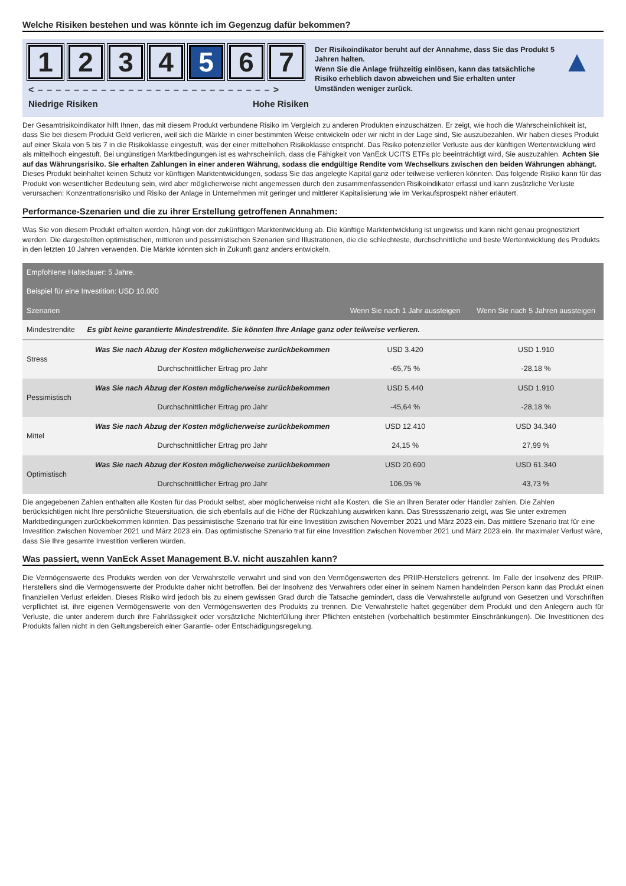Welche Risiken bestehen und was könnte ich im Gegenzug dafür bekommen?
1 2 3 4 5 6 7
< – – – – – – – – – – – – – – – – – – – – – – – – – – >
Niedrige Risiken Hohe Risiken
Der Risikoindikator beruht auf der Annahme, dass Sie das Produkt 5 Jahren halten.
Wenn Sie die Anlage frühzeitig einlösen, kann das tatsächliche Risiko erheblich davon abweichen und Sie erhalten unter Umständen weniger zurück.
▲
Der Gesamtrisikoindikator hilft Ihnen, das mit diesem Produkt verbundene Risiko im Vergleich zu anderen Produkten einzuschätzen. Er zeigt, wie hoch die Wahrscheinlichkeit ist, dass Sie bei diesem Produkt Geld verlieren, weil sich die Märkte in einer bestimmten Weise entwickeln oder wir nicht in der Lage sind, Sie auszubezahlen. Wir haben dieses Produkt auf einer Skala von 5 bis 7 in die Risikoklasse eingestuft, was der einer mittelhohen Risikoklasse entspricht. Das Risiko potenzieller Verluste aus der künftigen Wertentwicklung wird als mittelhoch eingestuft. Bei ungünstigen Marktbedingungen ist es wahrscheinlich, dass die Fähigkeit von VanEck UCITS ETFs plc beeinträchtigt wird, Sie auszuzahlen. Achten Sie auf das Währungsrisiko. Sie erhalten Zahlungen in einer anderen Währung, sodass die endgültige Rendite vom Wechselkurs zwischen den beiden Währungen abhängt. Dieses Produkt beinhaltet keinen Schutz vor künftigen Marktentwicklungen, sodass Sie das angelegte Kapital ganz oder teilweise verlieren könnten. Das folgende Risiko kann für das Produkt von wesentlicher Bedeutung sein, wird aber möglicherweise nicht angemessen durch den zusammenfassenden Risikoindikator erfasst und kann zusätzliche Verluste verursachen: Konzentrationsrisiko und Risiko der Anlage in Unternehmen mit geringer und mittlerer Kapitalisierung wie im Verkaufsprospekt näher erläutert.
Performance-Szenarien und die zu ihrer Erstellung getroffenen Annahmen:
Was Sie von diesem Produkt erhalten werden, hängt von der zukünftigen Marktentwicklung ab. Die künftige Marktentwicklung ist ungewiss und kann nicht genau prognostiziert werden. Die dargestellten optimistischen, mittleren und pessimistischen Szenarien sind Illustrationen, die die schlechteste, durchschnittliche und beste Wertentwicklung des Produkts in den letzten 10 Jahren verwenden. Die Märkte könnten sich in Zukunft ganz anders entwickeln.
| Empfohlene Haltedauer: 5 Jahre. | | | |
| --- | --- | --- | --- |
| Beispiel für eine Investition: USD 10.000 | | | |
| Szenarien | | Wenn Sie nach 1 Jahr aussteigen | Wenn Sie nach 5 Jahren aussteigen |
| Mindestrendite | Es gibt keine garantierte Mindestrendite. Sie könnten Ihre Anlage ganz oder teilweise verlieren. | | |
| Stress | Was Sie nach Abzug der Kosten möglicherweise zurückbekommen | USD 3.420 | USD 1.910 |
| | Durchschnittlicher Ertrag pro Jahr | -65,75 % | -28,18 % |
| Pessimistisch | Was Sie nach Abzug der Kosten möglicherweise zurückbekommen | USD 5.440 | USD 1.910 |
| | Durchschnittlicher Ertrag pro Jahr | -45,64 % | -28,18 % |
| Mittel | Was Sie nach Abzug der Kosten möglicherweise zurückbekommen | USD 12.410 | USD 34.340 |
| | Durchschnittlicher Ertrag pro Jahr | 24,15 % | 27,99 % |
| Optimistisch | Was Sie nach Abzug der Kosten möglicherweise zurückbekommen | USD 20.690 | USD 61.340 |
| | Durchschnittlicher Ertrag pro Jahr | 106,95 % | 43,73 % |
Die angegebenen Zahlen enthalten alle Kosten für das Produkt selbst, aber möglicherweise nicht alle Kosten, die Sie an Ihren Berater oder Händler zahlen. Die Zahlen berücksichtigen nicht Ihre persönliche Steuersituation, die sich ebenfalls auf die Höhe der Rückzahlung auswirken kann. Das Stressszenario zeigt, was Sie unter extremen Marktbedingungen zurückbekommen könnten. Das pessimistische Szenario trat für eine Investition zwischen November 2021 und März 2023 ein. Das mittlere Szenario trat für eine Investition zwischen November 2021 und März 2023 ein. Das optimistische Szenario trat für eine Investition zwischen November 2021 und März 2023 ein. Ihr maximaler Verlust wäre, dass Sie Ihre gesamte Investition verlieren würden.
Was passiert, wenn VanEck Asset Management B.V. nicht auszahlen kann?
Die Vermögenswerte des Produkts werden von der Verwahrstelle verwahrt und sind von den Vermögenswerten des PRIIP-Herstellers getrennt. Im Falle der Insolvenz des PRIIP-Herstellers sind die Vermögenswerte der Produkte daher nicht betroffen. Bei der Insolvenz des Verwahrers oder einer in seinem Namen handelnden Person kann das Produkt einen finanziellen Verlust erleiden. Dieses Risiko wird jedoch bis zu einem gewissen Grad durch die Tatsache gemindert, dass die Verwahrstelle aufgrund von Gesetzen und Vorschriften verpflichtet ist, ihre eigenen Vermögenswerte von den Vermögenswerten des Produkts zu trennen. Die Verwahrstelle haftet gegenüber dem Produkt und den Anlegern auch für Verluste, die unter anderem durch ihre Fahrlässigkeit oder vorsätzliche Nichterfüllung ihrer Pflichten entstehen (vorbehaltlich bestimmter Einschränkungen). Die Investitionen des Produkts fallen nicht in den Geltungsbereich einer Garantie- oder Entschädigungsregelung.